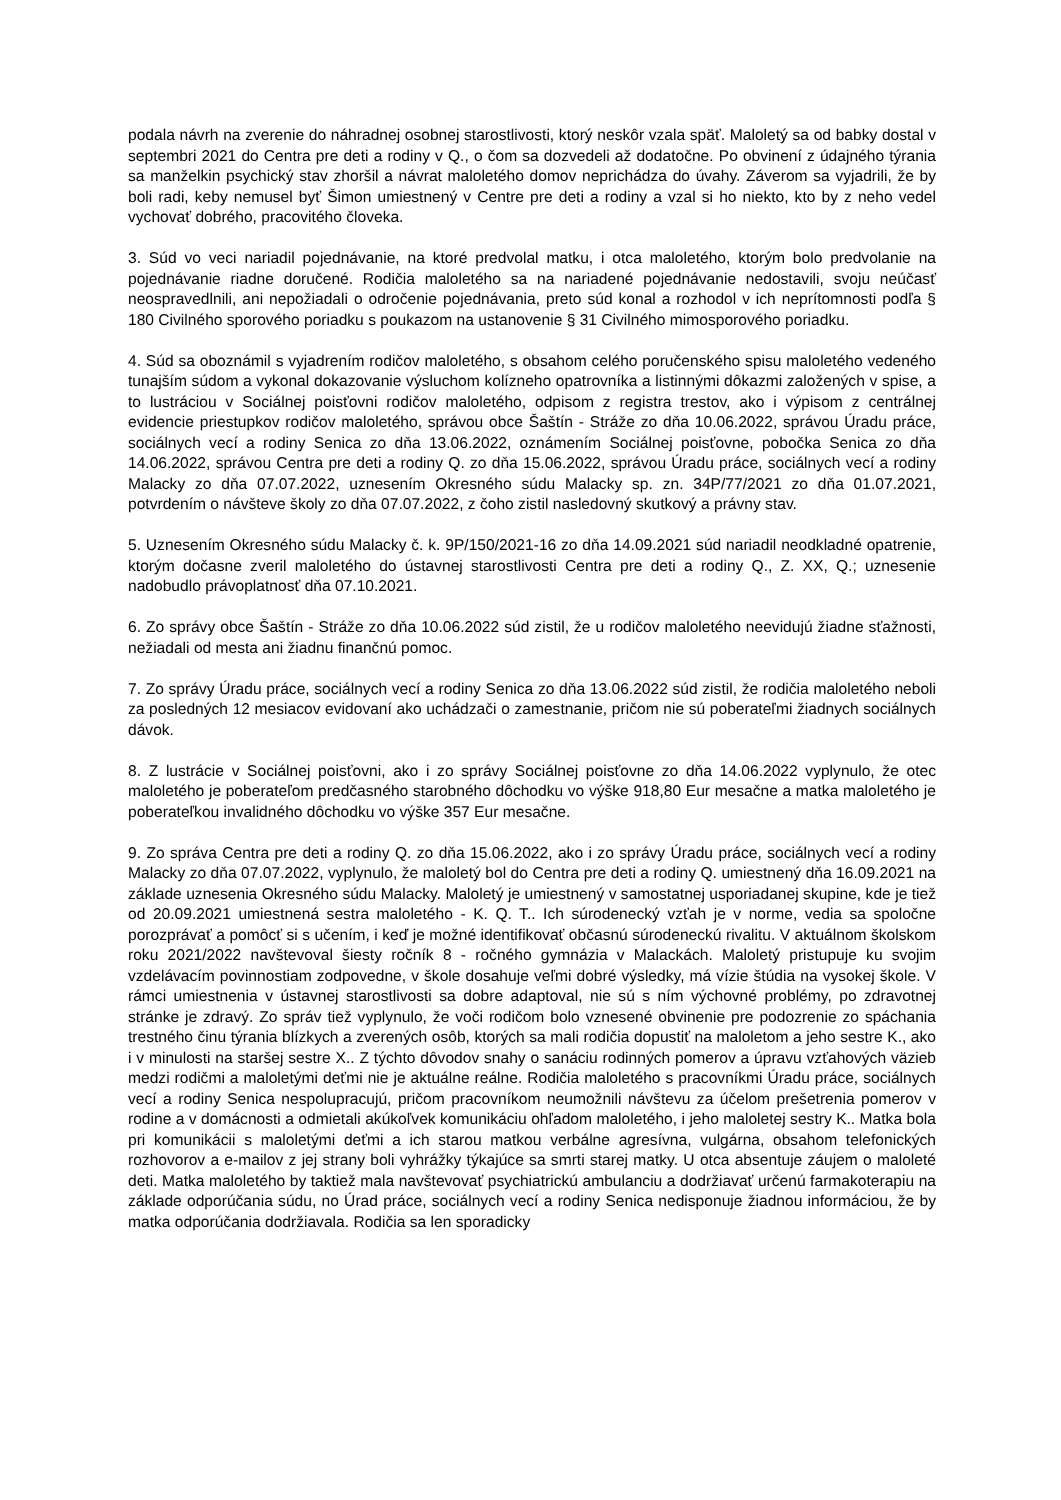podala návrh na zverenie do náhradnej osobnej starostlivosti, ktorý neskôr vzala späť. Maloletý sa od babky dostal v septembri 2021 do Centra pre deti a rodiny v Q., o čom sa dozvedeli až dodatočne. Po obvinení z údajného týrania sa manželkin psychický stav zhoršil a návrat maloletého domov neprichádza do úvahy. Záverom sa vyjadrili, že by boli radi, keby nemusel byť Šimon umiestnený v Centre pre deti a rodiny a vzal si ho niekto, kto by z neho vedel vychovať dobrého, pracovitého človeka.
3. Súd vo veci nariadil pojednávanie, na ktoré predvolal matku, i otca maloletého, ktorým bolo predvolanie na pojednávanie riadne doručené. Rodičia maloletého sa na nariadené pojednávanie nedostavili, svoju neúčasť neospravedlnili, ani nepožiadali o odročenie pojednávania, preto súd konal a rozhodol v ich neprítomnosti podľa § 180 Civilného sporového poriadku s poukazom na ustanovenie § 31 Civilného mimosporového poriadku.
4. Súd sa oboznámil s vyjadrením rodičov maloletého, s obsahom celého poručenského spisu maloletého vedeného tunajším súdom a vykonal dokazovanie výsluchom kolízneho opatrovníka a listinnými dôkazmi založených v spise, a to lustráciou v Sociálnej poisťovni rodičov maloletého, odpisom z registra trestov, ako i výpisom z centrálnej evidencie priestupkov rodičov maloletého, správou obce Šaštín - Stráže zo dňa 10.06.2022, správou Úradu práce, sociálnych vecí a rodiny Senica zo dňa 13.06.2022, oznámením Sociálnej poisťovne, pobočka Senica zo dňa 14.06.2022, správou Centra pre deti a rodiny Q. zo dňa 15.06.2022, správou Úradu práce, sociálnych vecí a rodiny Malacky zo dňa 07.07.2022, uznesením Okresného súdu Malacky sp. zn. 34P/77/2021 zo dňa 01.07.2021, potvrdením o návšteve školy zo dňa 07.07.2022, z čoho zistil nasledovný skutkový a právny stav.
5. Uznesením Okresného súdu Malacky č. k. 9P/150/2021-16 zo dňa 14.09.2021 súd nariadil neodkladné opatrenie, ktorým dočasne zveril maloletého do ústavnej starostlivosti Centra pre deti a rodiny Q., Z. XX, Q.; uznesenie nadobudlo právoplatnosť dňa 07.10.2021.
6. Zo správy obce Šaštín - Stráže zo dňa 10.06.2022 súd zistil, že u rodičov maloletého neevidujú žiadne sťažnosti, nežiadali od mesta ani žiadnu finančnú pomoc.
7. Zo správy Úradu práce, sociálnych vecí a rodiny Senica zo dňa 13.06.2022 súd zistil, že rodičia maloletého neboli za posledných 12 mesiacov evidovaní ako uchádzači o zamestnanie, pričom nie sú poberateľmi žiadnych sociálnych dávok.
8. Z lustrácie v Sociálnej poisťovni, ako i zo správy Sociálnej poisťovne zo dňa 14.06.2022 vyplynulo, že otec maloletého je poberateľom predčasného starobného dôchodku vo výške 918,80 Eur mesačne a matka maloletého je poberateľkou invalidného dôchodku vo výške 357 Eur mesačne.
9. Zo správa Centra pre deti a rodiny Q. zo dňa 15.06.2022, ako i zo správy Úradu práce, sociálnych vecí a rodiny Malacky zo dňa 07.07.2022, vyplynulo, že maloletý bol do Centra pre deti a rodiny Q. umiestnený dňa 16.09.2021 na základe uznesenia Okresného súdu Malacky. Maloletý je umiestnený v samostatnej usporiadanej skupine, kde je tiež od 20.09.2021 umiestnená sestra maloletého - K. Q. T.. Ich súrodenecký vzťah je v norme, vedia sa spoločne porozprávať a pomôcť si s učením, i keď je možné identifikovať občasnú súrodeneckú rivalitu. V aktuálnom školskom roku 2021/2022 navštevoval šiesty ročník 8 - ročného gymnázia v Malackách. Maloletý pristupuje ku svojim vzdelávacím povinnostiam zodpovedne, v škole dosahuje veľmi dobré výsledky, má vízie štúdia na vysokej škole. V rámci umiestnenia v ústavnej starostlivosti sa dobre adaptoval, nie sú s ním výchovné problémy, po zdravotnej stránke je zdravý. Zo správ tiež vyplynulo, že voči rodičom bolo vznesené obvinenie pre podozrenie zo spáchania trestného činu týrania blízkych a zverených osôb, ktorých sa mali rodičia dopustiť na maloletom a jeho sestre K., ako i v minulosti na staršej sestre X.. Z týchto dôvodov snahy o sanáciu rodinných pomerov a úpravu vzťahových väzieb medzi rodičmi a maloletými deťmi nie je aktuálne reálne. Rodičia maloletého s pracovníkmi Úradu práce, sociálnych vecí a rodiny Senica nespolupracujú, pričom pracovníkom neumožnili návštevu za účelom prešetrenia pomerov v rodine a v domácnosti a odmietali akúkoľvek komunikáciu ohľadom maloletého, i jeho maloletej sestry K.. Matka bola pri komunikácii s maloletými deťmi a ich starou matkou verbálne agresívna, vulgárna, obsahom telefonických rozhovorov a e-mailov z jej strany boli vyhrážky týkajúce sa smrti starej matky. U otca absentuje záujem o maloleté deti. Matka maloletého by taktiež mala navštevovať psychiatrickú ambulanciu a dodržiavať určenú farmakoterapiu na základe odporúčania súdu, no Úrad práce, sociálnych vecí a rodiny Senica nedisponuje žiadnou informáciou, že by matka odporúčania dodržiavala. Rodičia sa len sporadicky